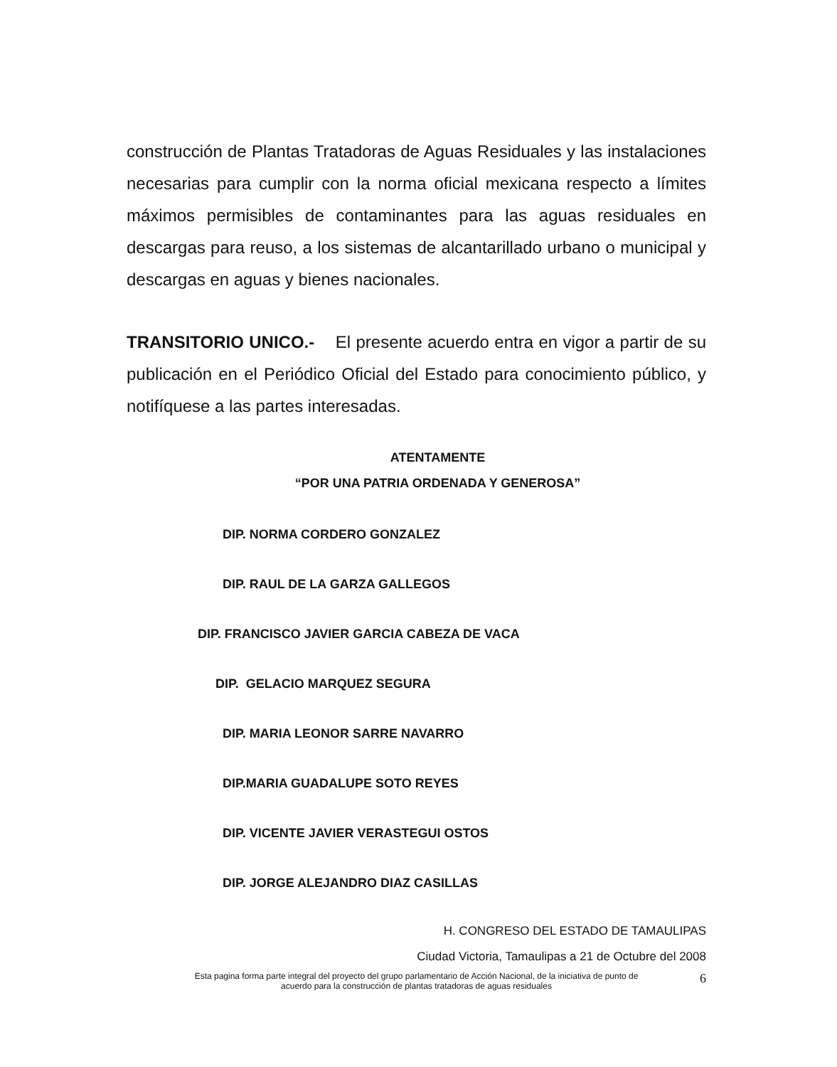construcción de Plantas Tratadoras de Aguas Residuales y las instalaciones necesarias para cumplir con la norma oficial mexicana respecto a límites máximos permisibles de contaminantes para las aguas residuales en descargas para reuso, a los sistemas de alcantarillado urbano o municipal y descargas en aguas y bienes nacionales.
TRANSITORIO UNICO.- El presente acuerdo entra en vigor a partir de su publicación en el Periódico Oficial del Estado para conocimiento público, y notifíquese a las partes interesadas.
ATENTAMENTE
“POR UNA PATRIA ORDENADA Y GENEROSA”
DIP. NORMA CORDERO GONZALEZ
DIP. RAUL DE LA GARZA GALLEGOS
DIP. FRANCISCO JAVIER GARCIA CABEZA DE VACA
DIP. GELACIO MARQUEZ SEGURA
DIP. MARIA LEONOR SARRE NAVARRO
DIP.MARIA GUADALUPE SOTO REYES
DIP. VICENTE JAVIER VERASTEGUI OSTOS
DIP. JORGE ALEJANDRO DIAZ CASILLAS
H. CONGRESO DEL ESTADO DE TAMAULIPAS
Ciudad Victoria, Tamaulipas a 21 de Octubre del 2008
Esta pagina forma parte integral del proyecto del grupo parlamentario de Acción Nacional, de la iniciativa de punto de
acuerdo para la construcción de plantas tratadoras de aguas residuales
6